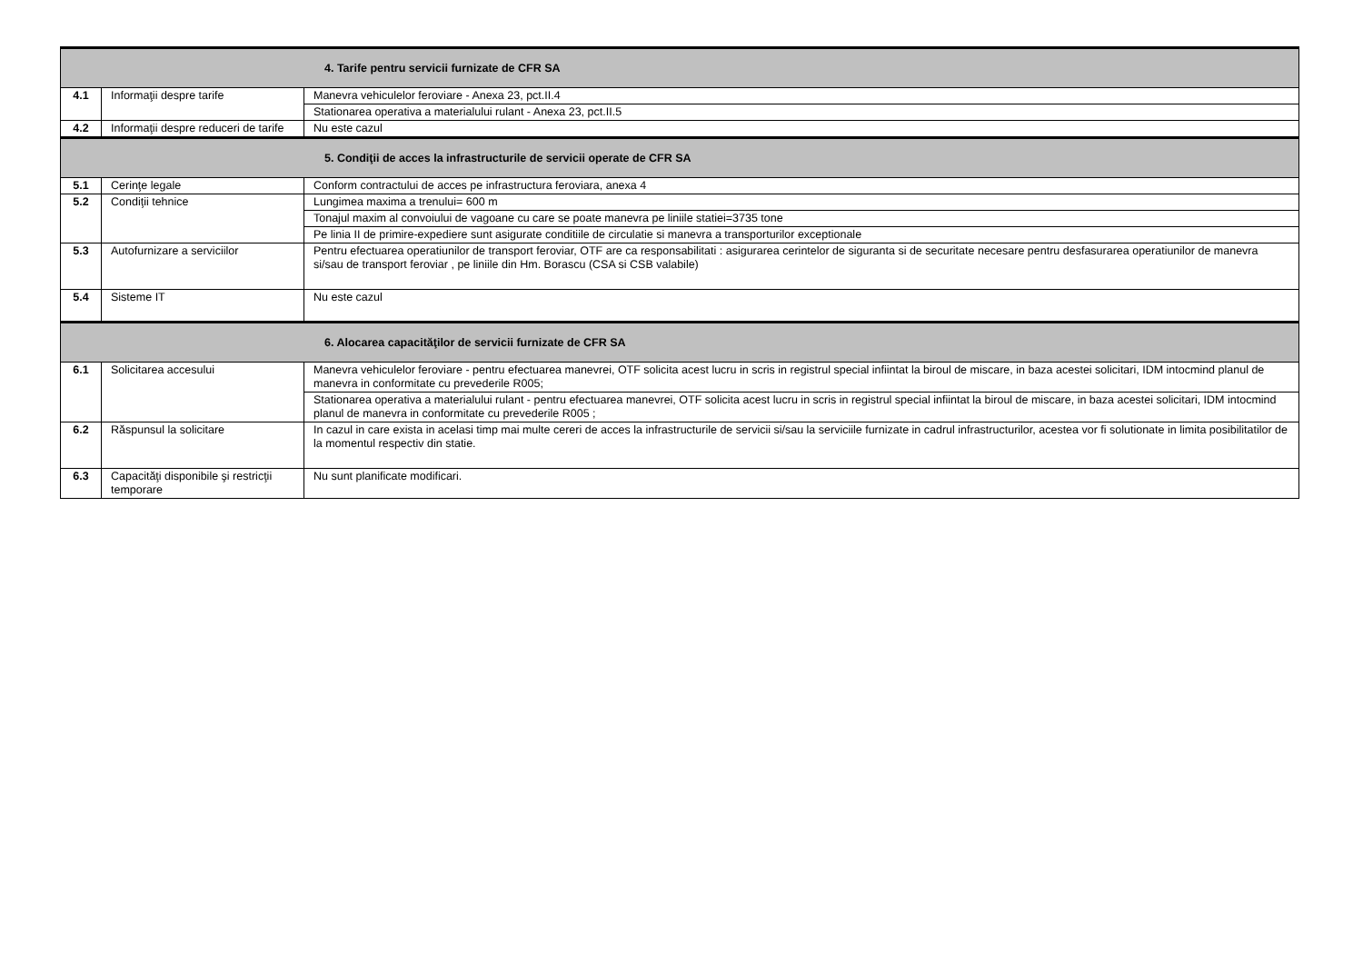| 4. Tarife pentru servicii furnizate de CFR SA | | |
| --- | --- | --- |
| 4.1 | Informaţii despre tarife | Manevra vehiculelor feroviare - Anexa 23, pct.II.4 |
| | | Stationarea operativa a materialului rulant - Anexa 23, pct.II.5 |
| 4.2 | Informaţii despre reduceri de tarife | Nu este cazul |
| 5. Condiţii de acces la infrastructurile de servicii operate de CFR SA | | |
| 5.1 | Cerinţe legale | Conform contractului de acces pe infrastructura feroviara, anexa 4 |
| 5.2 | Condiţii tehnice | Lungimea maxima a trenului= 600 m |
| | | Tonajul maxim al convoiului de vagoane cu care se poate manevra pe liniile statiei=3735 tone |
| | | Pe linia II de primire-expediere sunt asigurate conditiile de circulatie si manevra a transporturilor exceptionale |
| 5.3 | Autofurnizare a serviciilor | Pentru efectuarea operatiunilor de transport feroviar, OTF are ca responsabilitati : asigurarea cerintelor de siguranta si de securitate necesare pentru desfasurarea operatiunilor de manevra si/sau de transport feroviar , pe liniile din Hm. Borascu (CSA si CSB valabile) |
| 5.4 | Sisteme IT | Nu este cazul |
| 6. Alocarea capacităţilor de servicii furnizate de CFR SA | | |
| 6.1 | Solicitarea accesului | Manevra vehiculelor feroviare - pentru efectuarea manevrei, OTF solicita acest lucru in scris in registrul special infiintat la biroul de miscare, in baza acestei solicitari, IDM intocmind planul de manevra in conformitate cu prevederile R005; |
| | | Stationarea operativa a materialului rulant - pentru efectuarea manevrei, OTF solicita acest lucru in scris in registrul special infiintat la biroul de miscare, in baza acestei solicitari, IDM intocmind planul de manevra in conformitate cu prevederile R005 ; |
| 6.2 | Răspunsul la solicitare | In cazul in care exista in acelasi timp mai multe cereri de acces la infrastructurile de servicii si/sau la serviciile furnizate in cadrul infrastructurilor, acestea vor fi solutionate in limita posibilitatilor de la momentul respectiv din statie. |
| 6.3 | Capacităţi disponibile şi restricţii temporare | Nu sunt planificate modificari. |